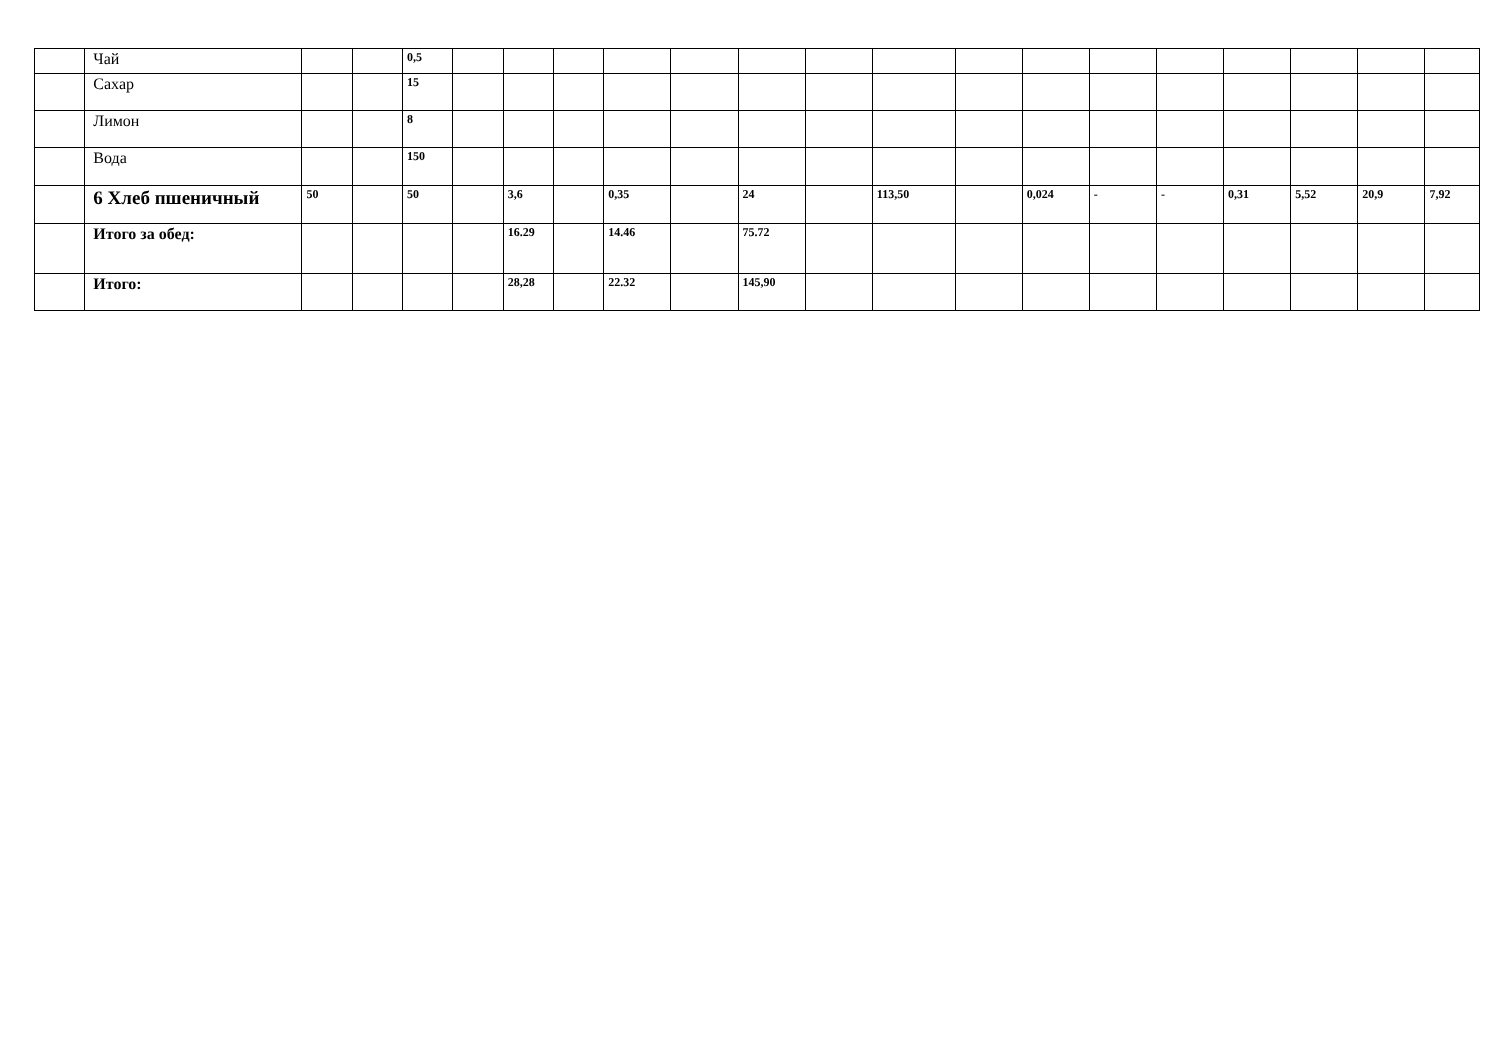| | Чай | | | 0,5 | | | | | | | | | | | | | | | | |
| | Сахар | | | 15 | | | | | | | | | | | | | | | | |
| | Лимон | | | 8 | | | | | | | | | | | | | | | | |
| | Вода | | | 150 | | | | | | | | | | | | | | | | |
| | 6 Хлеб пшеничный | 50 | | 50 | | 3,6 | | 0,35 | | 24 | | 113,50 | | 0,024 | - | - | 0,31 | 5,52 | 20,9 | 7,92 |
| | Итого за обед: | | | | | 16.29 | | 14.46 | | 75.72 | | | | | | | | | | |
| | Итого: | | | | | 28,28 | | 22.32 | | 145,90 | | | | | | | | | | |